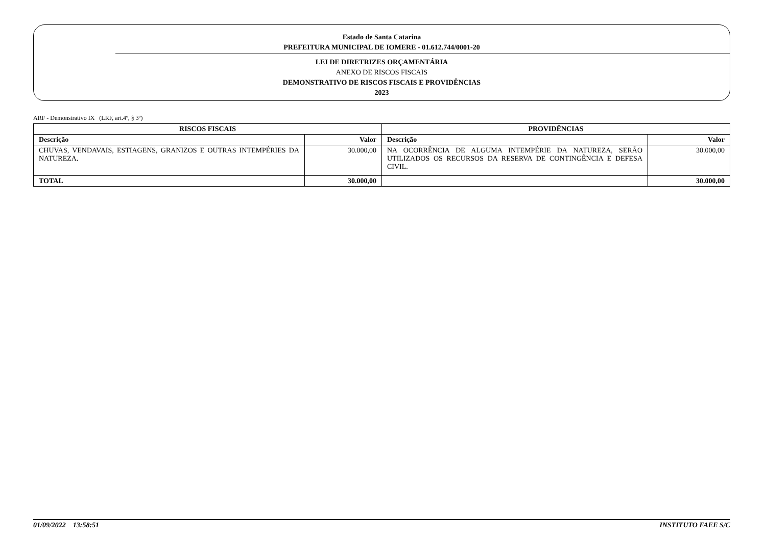Estado de Santa Catarina
PREFEITURA MUNICIPAL DE IOMERE - 01.612.744/0001-20
LEI DE DIRETRIZES ORÇAMENTÁRIA
ANEXO DE RISCOS FISCAIS
DEMONSTRATIVO DE RISCOS FISCAIS E PROVIDÊNCIAS
2023
ARF - Demonstrativo IX (LRF, art.4º, § 3º)
| RISCOS FISCAIS | | PROVIDÊNCIAS | |
| --- | --- | --- | --- |
| Descrição | Valor | Descrição | Valor |
| CHUVAS, VENDAVAIS, ESTIAGENS, GRANIZOS E OUTRAS INTEMPÉRIES DA NATUREZA. | 30.000,00 | NA OCORRÊNCIA DE ALGUMA INTEMPÉRIE DA NATUREZA, SERÃO UTILIZADOS OS RECURSOS DA RESERVA DE CONTINGÊNCIA E DEFESA CIVIL. | 30.000,00 |
| TOTAL | 30.000,00 | | 30.000,00 |
01/09/2022 13:58:51 INSTITUTO FAEE S/C